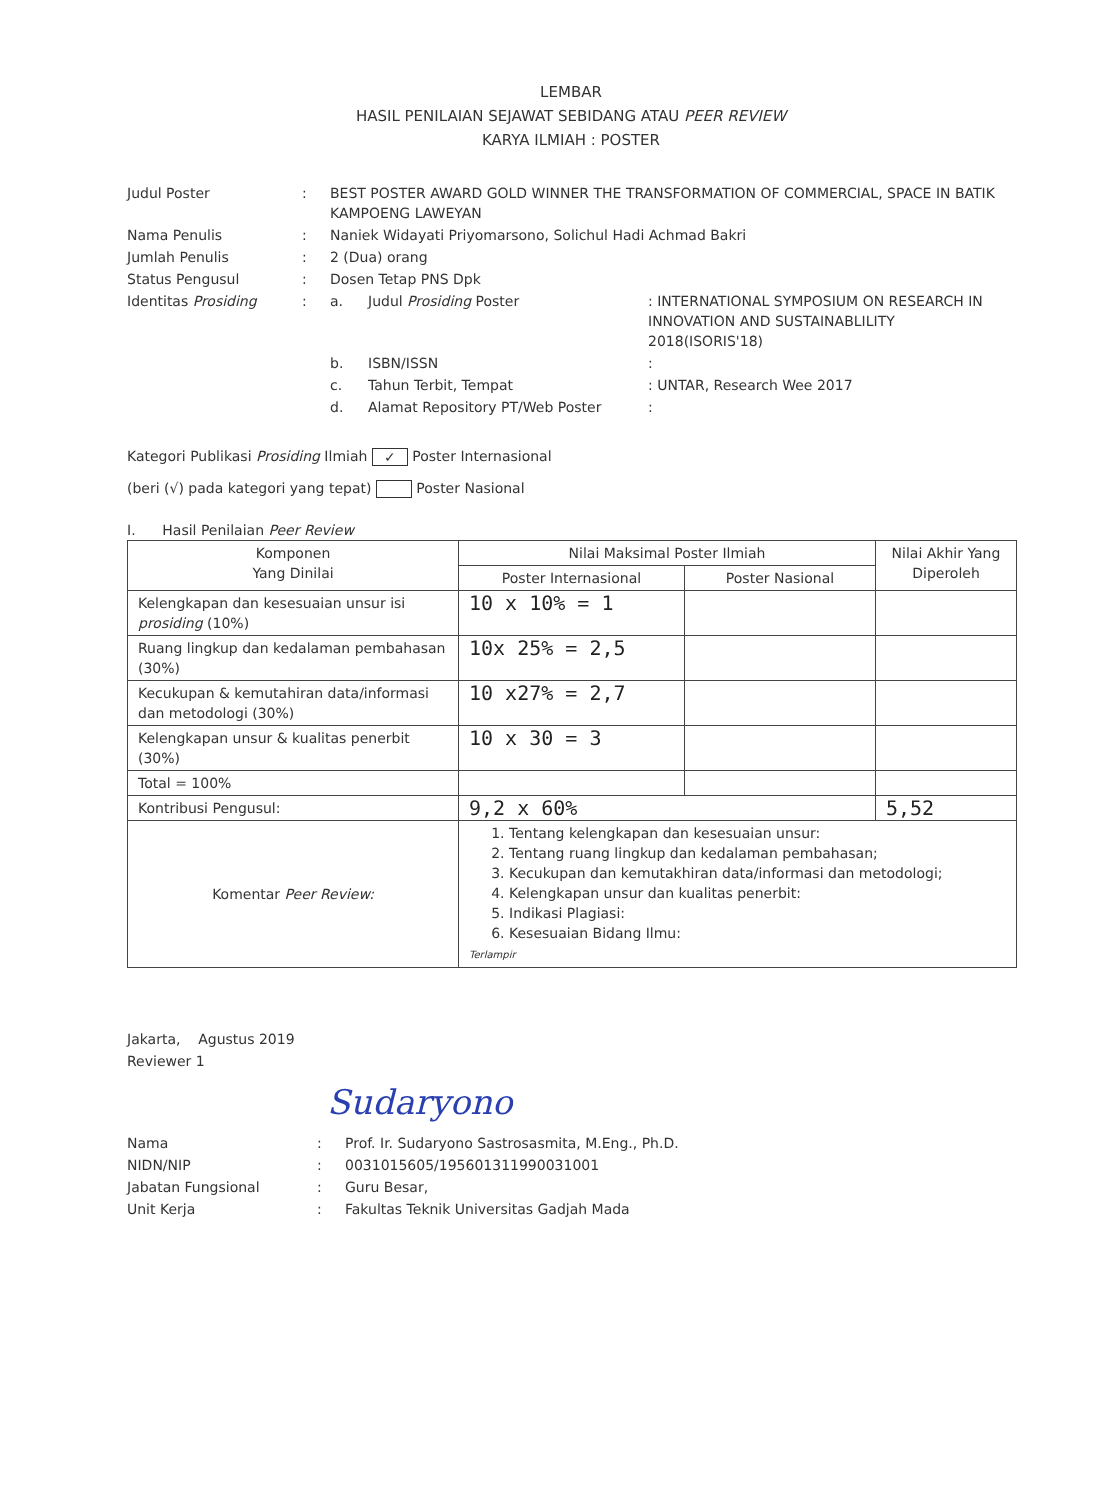LEMBAR
HASIL PENILAIAN SEJAWAT SEBIDANG ATAU PEER REVIEW
KARYA ILMIAH : POSTER
| Judul Poster | : | BEST POSTER AWARD GOLD WINNER THE TRANSFORMATION OF COMMERCIAL, SPACE IN BATIK KAMPOENG LAWEYAN | | |
| Nama Penulis | : | Naniek Widayati Priyomarsono, Solichul Hadi Achmad Bakri | | |
| Jumlah Penulis | : | 2 (Dua) orang | | |
| Status Pengusul | : | Dosen Tetap PNS Dpk | | |
| Identitas Prosiding | : | a. | Judul Prosiding Poster | : INTERNATIONAL SYMPOSIUM ON RESEARCH IN INNOVATION AND SUSTAINABLILITY 2018(ISORIS'18) |
| | | b. | ISBN/ISSN | : |
| | | c. | Tahun Terbit, Tempat | : UNTAR, Research Wee 2017 |
| | | d. | Alamat Repository PT/Web Poster | : |
Kategori Publikasi Prosiding Ilmiah ✓ Poster Internasional
(beri (√) pada kategori yang tepat) Poster Nasional
I. Hasil Penilaian Peer Review
| Komponen Yang Dinilai | Nilai Maksimal Poster Ilmiah | | Nilai Akhir Yang Diperoleh |
| --- | --- | --- | --- |
| | Poster Internasional | Poster Nasional | |
| Kelengkapan dan kesesuaian unsur isi prosiding (10%) | 10 x 10% = 1 | | |
| Ruang lingkup dan kedalaman pembahasan (30%) | 10x 25% = 2,5 | | |
| Kecukupan & kemutahiran data/informasi dan metodologi (30%) | 10 x27% = 2,7 | | |
| Kelengkapan unsur & kualitas penerbit (30%) | 10 x 30 = 3 | | |
| Total = 100% | | | |
| Kontribusi Pengusul: | 9,2 x 60% | | 5,52 |
| Komentar Peer Review: | 1. Tentang kelengkapan dan kesesuaian unsur: 2. Tentang ruang lingkup dan kedalaman pembahasan; 3. Kecukupan dan kemutakhiran data/informasi dan metodologi; 4. Kelengkapan unsur dan kualitas penerbit: 5. Indikasi Plagiasi: 6. Kesesuaian Bidang Ilmu: Terlampir | | |
Jakarta, Agustus 2019
Reviewer 1
Sudaryono
| Nama | : | Prof. Ir. Sudaryono Sastrosasmita, M.Eng., Ph.D. |
| NIDN/NIP | : | 0031015605/195601311990031001 |
| Jabatan Fungsional | : | Guru Besar, |
| Unit Kerja | : | Fakultas Teknik Universitas Gadjah Mada |